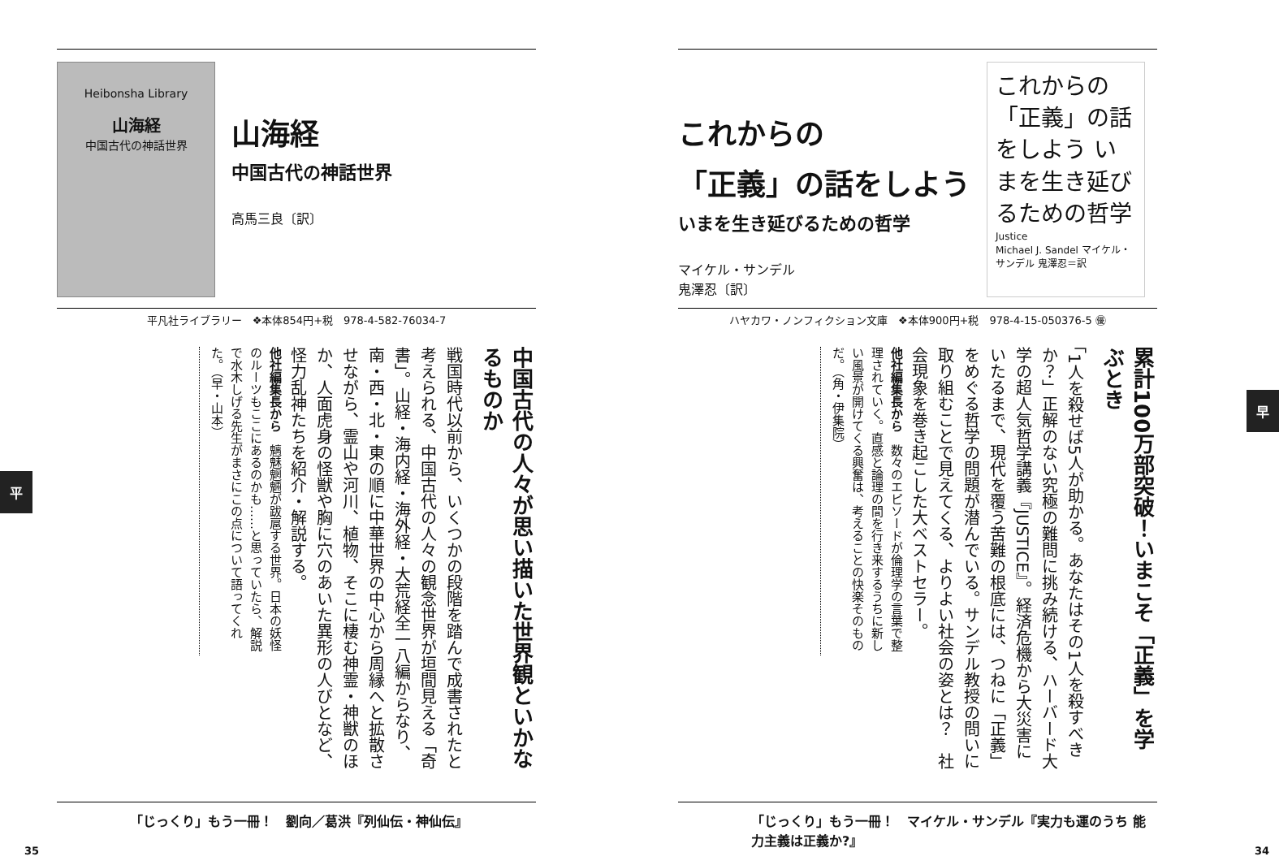平
Heibonsha Library
山海経
中国古代の神話世界
山海経
中国古代の神話世界
高馬三良〔訳〕
平凡社ライブラリー　❖本体854円+税　978-4-582-76034-7
中国古代の人々が思い描いた世界観といかなるものか
戦国時代以前から、いくつかの段階を踏んで成書されたと考えられる、中国古代の人々の観念世界が垣間見える「奇書」。山経・海内経・海外経・大荒経全一八編からなり、南・西・北・東の順に中華世界の中心から周縁へと拡散させながら、霊山や河川、植物、そこに棲む神霊・神獣のほか、人面虎身の怪獣や胸に穴のあいた異形の人びとなど、怪力乱神たちを紹介・解説する。
他社編集長から　魑魅魍魎が跋扈する世界。日本の妖怪のルーツもここにあるのかも……と思っていたら、解説で水木しげる先生がまさにこの点について語ってくれた。（早・山本）
「じっくり」もう一冊！　劉向／葛洪『列仙伝・神仙伝』
早
これからの
「正義」の話をしよう
いまを生き延びるための哲学
マイケル・サンデル
鬼澤忍〔訳〕
これからの「正義」の話をしよう いまを生き延びるための哲学
Justice
Michael J. Sandel マイケル・サンデル 鬼澤忍＝訳
ハヤカワ・ノンフィクション文庫　❖本体900円+税　978-4-15-050376-5 ㊝
累計100万部突破！いまこそ「正義」を学ぶとき
「1人を殺せば5人が助かる。あなたはその1人を殺すべきか？」正解のない究極の難問に挑み続ける、ハーバード大学の超人気哲学講義『JUSTICE』。経済危機から大災害にいたるまで、現代を覆う苦難の根底には、つねに「正義」をめぐる哲学の問題が潜んでいる。サンデル教授の問いに取り組むことで見えてくる、よりよい社会の姿とは？　社会現象を巻き起こした大ベストセラー。
他社編集長から　数々のエピソードが倫理学の言葉で整理されていく。直感と論理の間を行き来するうちに新しい風景が開けてくる興奮は、考えることの快楽そのものだ。（角・伊集院）
「じっくり」もう一冊！　マイケル・サンデル『実力も運のうち 能力主義は正義か?』
35 34